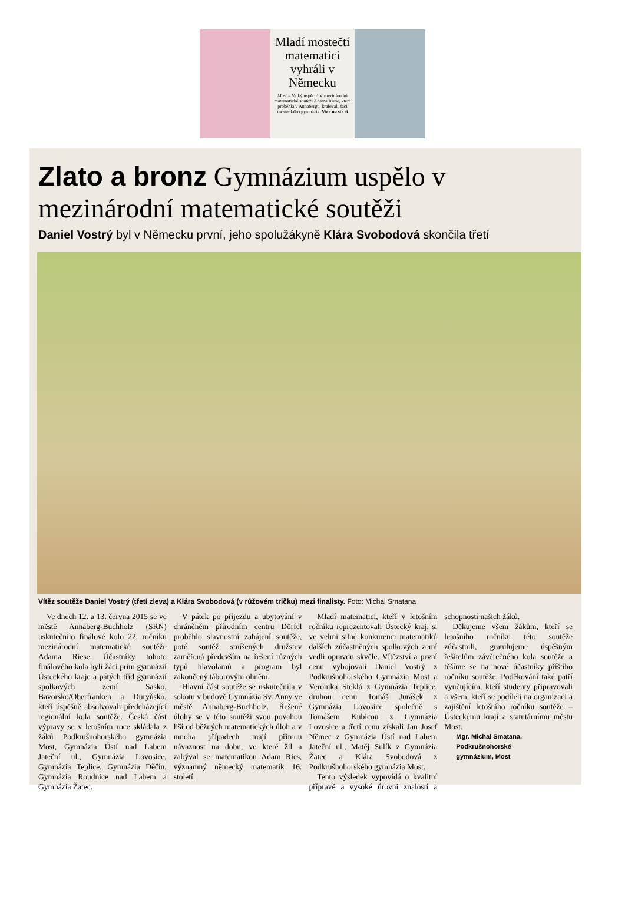Mladí mostečtí matematici vyhráli v Německu
Most – Velký úspěch! V mezinárodní matematické soutěži Adama Riese, která proběhla v Annabergu, kralovali žáci mosteckého gymnázia. Více na str. 6
Zlato a bronz Gymnázium uspělo v mezinárodní matematické soutěži
Daniel Vostrý byl v Německu první, jeho spolužákyně Klára Svobodová skončila třetí
Vítěz soutěže Daniel Vostrý (třetí zleva) a Klára Svobodová (v růžovém tričku) mezi finalisty. Foto: Michal Smatana
Ve dnech 12. a 13. června 2015 se ve městě Annaberg-Buchholz (SRN) uskutečnilo finálové kolo 22. ročníku mezinárodní matematické soutěže Adama Riese. Účastníky tohoto finálového kola byli žáci prim gymnázií Ústeckého kraje a pátých tříd gymnázií spolkových zemí Sasko, Bavorsko/Oberfranken a Duryňsko, kteří úspěšně absolvovali předcházející regionální kola soutěže. Česká část výpravy se v letošním roce skládala z žáků Podkrušnohorského gymnázia Most, Gymnázia Ústí nad Labem Jateční ul., Gymnázia Lovosice, Gymnázia Teplice, Gymnázia Děčín, Gymnázia Roudnice nad Labem a Gymnázia Žatec.
V pátek po příjezdu a ubytování v chráněném přírodním centru Dörfel proběhlo slavnostní zahájení soutěže, poté soutěž smíšených družstev zaměřená především na řešení různých typů hlavolamů a program byl zakončený táborovým ohněm.
Hlavní část soutěže se uskutečnila v sobotu v budově Gymnázia Sv. Anny ve městě Annaberg-Buchholz. Řešené úlohy se v této soutěži svou povahou liší od běžných matematických úloh a v mnoha případech mají přímou návaznost na dobu, ve které žil a zabýval se matematikou Adam Ries, významný německý matematik 16. století.
Mladí matematici, kteří v letošním ročníku reprezentovali Ústecký kraj, si ve velmi silné konkurenci matematiků dalších zúčastněných spolkových zemí vedli opravdu skvěle. Vítězství a první cenu vybojovali Daniel Vostrý z Podkrušnohorského Gymnázia Most a Veronika Steklá z Gymnázia Teplice, druhou cenu Tomáš Jurášek z Gymnázia Lovosice společně s Tomášem Kubicou z Gymnázia Lovosice a třetí cenu získali Jan Josef Němec z Gymnázia Ústí nad Labem Jateční ul., Matěj Sulík z Gymnázia Žatec a Klára Svobodová z Podkrušnohorského gymnázia Most.
Tento výsledek vypovídá o kvalitní přípravě a vysoké úrovni znalostí a schopností našich žáků.
Děkujeme všem žákům, kteří se letošního ročníku této soutěže zúčastnili, gratulujeme úspěšným řešitelům závěrečného kola soutěže a těšíme se na nové účastníky příštího ročníku soutěže. Poděkování také patří vyučujícím, kteří studenty připravovali a všem, kteří se podíleli na organizaci a zajištění letošního ročníku soutěže – Ústeckému kraji a statutárnímu městu Most.
Mgr. Michal Smatana,
Podkrušnohorské
gymnázium, Most